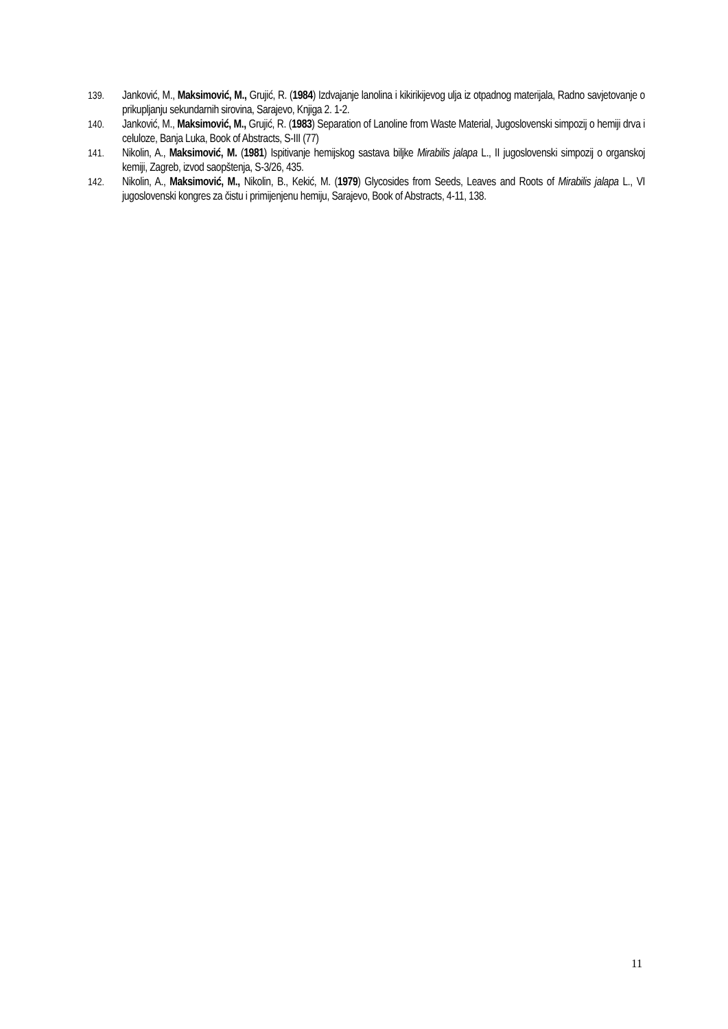139. Janković, M., Maksimović, M., Grujić, R. (1984) Izdvajanje lanolina i kikirikijevog ulja iz otpadnog materijala, Radno savjetovanje o prikupljanju sekundarnih sirovina, Sarajevo, Knjiga 2. 1-2.
140. Janković, M., Maksimović, M., Grujić, R. (1983) Separation of Lanoline from Waste Material, Jugoslovenski simpozij o hemiji drva i celuloze, Banja Luka, Book of Abstracts, S-III (77)
141. Nikolin, A., Maksimović, M. (1981) Ispitivanje hemijskog sastava biljke Mirabilis jalapa L., II jugoslovenski simpozij o organskoj kemiji, Zagreb, izvod saopštenja, S-3/26, 435.
142. Nikolin, A., Maksimović, M., Nikolin, B., Kekić, M. (1979) Glycosides from Seeds, Leaves and Roots of Mirabilis jalapa L., VI jugoslovenski kongres za čistu i primijenjenu hemiju, Sarajevo, Book of Abstracts, 4-11, 138.
11